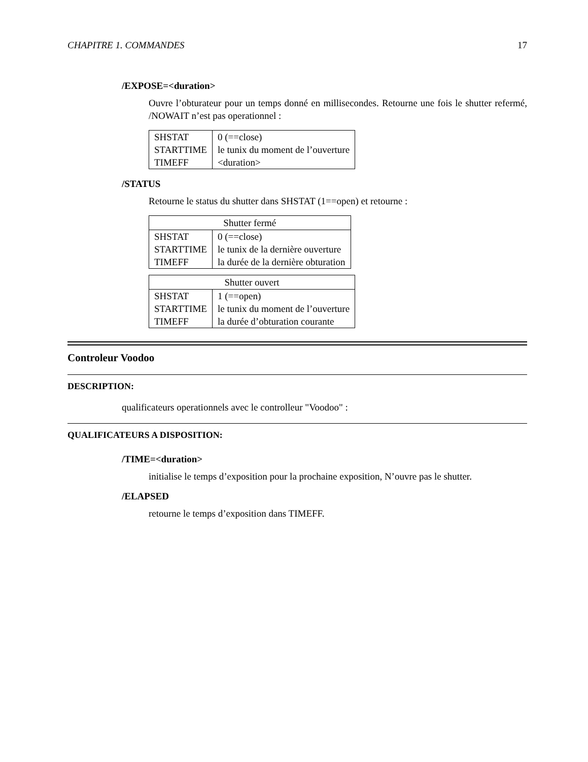CHAPITRE 1. COMMANDES 17
/EXPOSE=<duration>
Ouvre l’obturateur pour un temps donné en millisecondes. Retourne une fois le shutter refermé, /NOWAIT n’est pas operationnel :
| SHSTAT | 0 (==close) |
| STARTTIME | le tunix du moment de l’ouverture |
| TIMEFF | <duration> |
/STATUS
Retourne le status du shutter dans SHSTAT (1==open) et retourne :
| Shutter fermé | |
| --- | --- |
| SHSTAT | 0 (==close) |
| STARTTIME | le tunix de la dernière ouverture |
| TIMEFF | la durée de la dernière obturation |
| Shutter ouvert | |
| --- | --- |
| SHSTAT | 1 (==open) |
| STARTTIME | le tunix du moment de l’ouverture |
| TIMEFF | la durée d’obturation courante |
Controleur Voodoo
DESCRIPTION:
qualificateurs operationnels avec le controlleur "Voodoo" :
QUALIFICATEURS A DISPOSITION:
/TIME=<duration>
initialise le temps d’exposition pour la prochaine exposition, N’ouvre pas le shutter.
/ELAPSED
retourne le temps d’exposition dans TIMEFF.